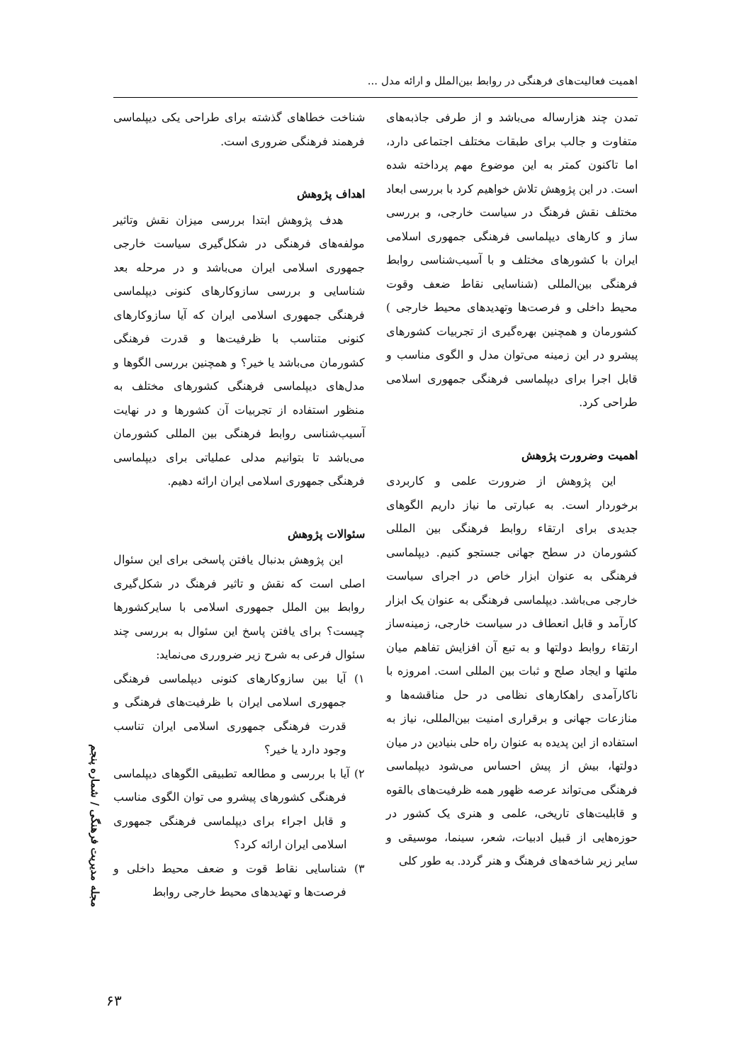اهمیت فعالیت‌های فرهنگی در روابط بین‌الملل و ارائه مدل ...
تمدن چند هزارساله می‌باشد و از طرفی جاذبه‌های متفاوت و جالب برای طبقات مختلف اجتماعی دارد، اما تاکنون کمتر به این موضوع مهم پرداخته شده است. در این پژوهش تلاش خواهیم کرد با بررسی ابعاد مختلف نقش فرهنگ در سیاست خارجی، و بررسی ساز و کارهای دیپلماسی فرهنگی جمهوری اسلامی ایران با کشورهای مختلف و با آسیب‌شناسی روابط فرهنگی بین‌المللی (شناسایی نقاط ضعف وقوت محیط داخلی و فرصت‌ها وتهدیدهای محیط خارجی ) کشورمان و همچنین بهره‌گیری از تجربیات کشورهای پیشرو در این زمینه می‌توان مدل و الگوی مناسب و قابل اجرا برای دیپلماسی فرهنگی جمهوری اسلامی طراحی کرد.
اهمیت وضرورت پژوهش
این پژوهش از ضرورت علمی و کاربردی برخوردار است. به عبارتی ما نیاز داریم الگوهای جدیدی برای ارتقاء روابط فرهنگی بین المللی کشورمان در سطح جهانی جستجو کنیم. دیپلماسی فرهنگی به عنوان ابزار خاص در اجرای سیاست خارجی می‌باشد. دیپلماسی فرهنگی به عنوان یک ابزار کارآمد و قابل انعطاف در سیاست خارجی، زمینه‌ساز ارتقاء روابط دولتها و به تبع آن افزایش تفاهم میان ملتها و ایجاد صلح و ثبات بین المللی است. امروزه با ناکارآمدی راهکارهای نظامی در حل مناقشه‌ها و منازعات جهانی و برقراری امنیت بین‌المللی، نیاز به استفاده از این پدیده به عنوان راه حلی بنیادین در میان دولتها، بیش از پیش احساس می‌شود دیپلماسی فرهنگی می‌تواند عرصه ظهور همه ظرفیت‌های بالقوه و قابلیت‌های تاریخی، علمی و هنری یک کشور در حوزه‌هایی از قبیل ادبیات، شعر، سینما، موسیقی و سایر زیر شاخه‌های فرهنگ و هنر گردد. به طور کلی
شناخت خطاهای گذشته برای طراحی یکی دیپلماسی فرهمند فرهنگی ضروری است.
اهداف پژوهش
هدف پژوهش ابتدا بررسی میزان نقش وتاثیر مولفه‌های فرهنگی در شکل‌گیری سیاست خارجی جمهوری اسلامی ایران می‌باشد و در مرحله بعد شناسایی و بررسی سازوکارهای کنونی دیپلماسی فرهنگی جمهوری اسلامی ایران که آیا سازوکارهای کنونی متناسب با ظرفیت‌ها و قدرت فرهنگی کشورمان می‌باشد یا خیر؟ و همچنین بررسی الگوها و مدل‌های دیپلماسی فرهنگی کشورهای مختلف به منظور استفاده از تجربیات آن کشورها و در نهایت آسیب‌شناسی روابط فرهنگی بین المللی کشورمان می‌باشد تا بتوانیم مدلی عملیاتی برای دیپلماسی فرهنگی جمهوری اسلامی ایران ارائه دهیم.
سئوالات پژوهش
این پژوهش بدنبال یافتن پاسخی برای این سئوال اصلی است که نقش و تاثیر فرهنگ در شکل‌گیری روابط بین الملل جمهوری اسلامی با سایرکشورها چیست؟ برای یافتن پاسخ این سئوال به بررسی چند سئوال فرعی به شرح زیر ضرورری می‌نماید:
۱) آیا بین سازوکارهای کنونی دیپلماسی فرهنگی جمهوری اسلامی ایران با ظرفیت‌های فرهنگی و قدرت فرهنگی جمهوری اسلامی ایران تناسب وجود دارد یا خیر؟
۲) آیا با بررسی و مطالعه تطبیقی الگوهای دیپلماسی فرهنگی کشورهای پیشرو می توان الگوی مناسب و قابل اجراء برای دیپلماسی فرهنگی جمهوری اسلامی ایران ارائه کرد؟
۳) شناسایی نقاط قوت و ضعف محیط داخلی و فرصت‌ها و تهدیدهای محیط خارجی روابط
مجله مدیریت فرهنگی / شماره پنجم
۶۳